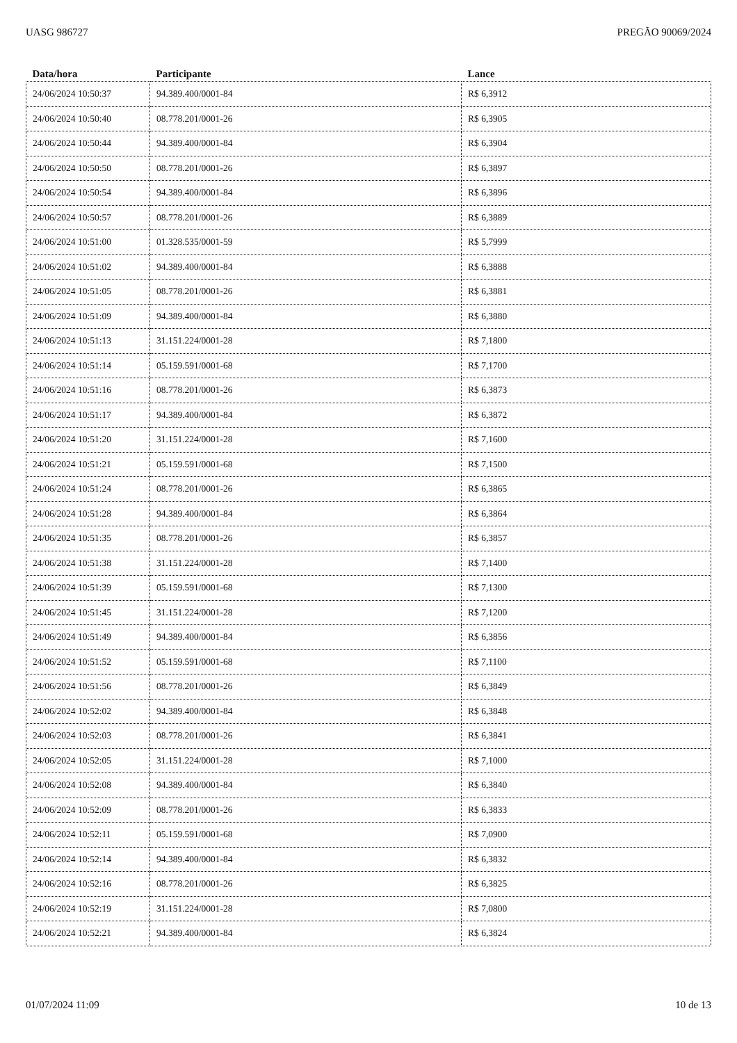UASG 986727 PREGÃO 90069/2024
| Data/hora | Participante | Lance |
| --- | --- | --- |
| 24/06/2024 10:50:37 | 94.389.400/0001-84 | R$ 6,3912 |
| 24/06/2024 10:50:40 | 08.778.201/0001-26 | R$ 6,3905 |
| 24/06/2024 10:50:44 | 94.389.400/0001-84 | R$ 6,3904 |
| 24/06/2024 10:50:50 | 08.778.201/0001-26 | R$ 6,3897 |
| 24/06/2024 10:50:54 | 94.389.400/0001-84 | R$ 6,3896 |
| 24/06/2024 10:50:57 | 08.778.201/0001-26 | R$ 6,3889 |
| 24/06/2024 10:51:00 | 01.328.535/0001-59 | R$ 5,7999 |
| 24/06/2024 10:51:02 | 94.389.400/0001-84 | R$ 6,3888 |
| 24/06/2024 10:51:05 | 08.778.201/0001-26 | R$ 6,3881 |
| 24/06/2024 10:51:09 | 94.389.400/0001-84 | R$ 6,3880 |
| 24/06/2024 10:51:13 | 31.151.224/0001-28 | R$ 7,1800 |
| 24/06/2024 10:51:14 | 05.159.591/0001-68 | R$ 7,1700 |
| 24/06/2024 10:51:16 | 08.778.201/0001-26 | R$ 6,3873 |
| 24/06/2024 10:51:17 | 94.389.400/0001-84 | R$ 6,3872 |
| 24/06/2024 10:51:20 | 31.151.224/0001-28 | R$ 7,1600 |
| 24/06/2024 10:51:21 | 05.159.591/0001-68 | R$ 7,1500 |
| 24/06/2024 10:51:24 | 08.778.201/0001-26 | R$ 6,3865 |
| 24/06/2024 10:51:28 | 94.389.400/0001-84 | R$ 6,3864 |
| 24/06/2024 10:51:35 | 08.778.201/0001-26 | R$ 6,3857 |
| 24/06/2024 10:51:38 | 31.151.224/0001-28 | R$ 7,1400 |
| 24/06/2024 10:51:39 | 05.159.591/0001-68 | R$ 7,1300 |
| 24/06/2024 10:51:45 | 31.151.224/0001-28 | R$ 7,1200 |
| 24/06/2024 10:51:49 | 94.389.400/0001-84 | R$ 6,3856 |
| 24/06/2024 10:51:52 | 05.159.591/0001-68 | R$ 7,1100 |
| 24/06/2024 10:51:56 | 08.778.201/0001-26 | R$ 6,3849 |
| 24/06/2024 10:52:02 | 94.389.400/0001-84 | R$ 6,3848 |
| 24/06/2024 10:52:03 | 08.778.201/0001-26 | R$ 6,3841 |
| 24/06/2024 10:52:05 | 31.151.224/0001-28 | R$ 7,1000 |
| 24/06/2024 10:52:08 | 94.389.400/0001-84 | R$ 6,3840 |
| 24/06/2024 10:52:09 | 08.778.201/0001-26 | R$ 6,3833 |
| 24/06/2024 10:52:11 | 05.159.591/0001-68 | R$ 7,0900 |
| 24/06/2024 10:52:14 | 94.389.400/0001-84 | R$ 6,3832 |
| 24/06/2024 10:52:16 | 08.778.201/0001-26 | R$ 6,3825 |
| 24/06/2024 10:52:19 | 31.151.224/0001-28 | R$ 7,0800 |
| 24/06/2024 10:52:21 | 94.389.400/0001-84 | R$ 6,3824 |
01/07/2024 11:09 10 de 13